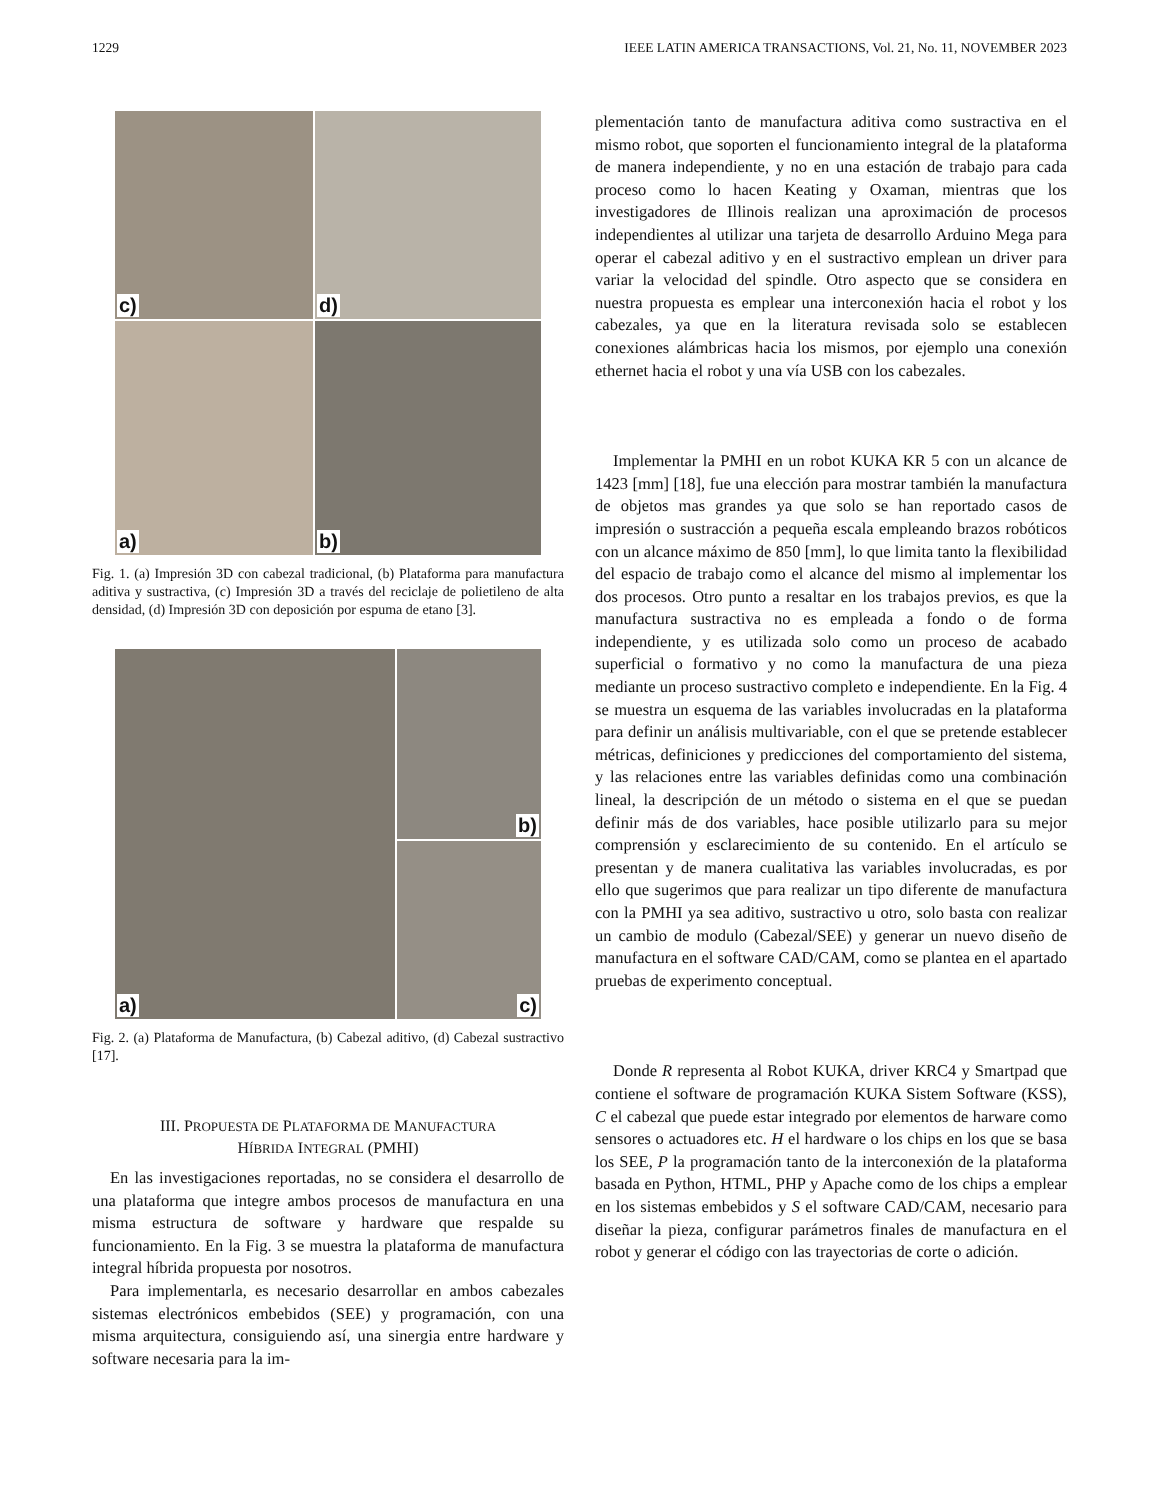1229 IEEE LATIN AMERICA TRANSACTIONS, Vol. 21, No. 11, NOVEMBER 2023
c)
d)
a)
b)
Fig. 1. (a) Impresión 3D con cabezal tradicional, (b) Plataforma para manufactura aditiva y sustractiva, (c) Impresión 3D a través del reciclaje de polietileno de alta densidad, (d) Impresión 3D con deposición por espuma de etano [3].
a)
b)
c)
Fig. 2. (a) Plataforma de Manufactura, (b) Cabezal aditivo, (d) Cabezal sustractivo [17].
III. PROPUESTA DE PLATAFORMA DE MANUFACTURA
HÍBRIDA INTEGRAL (PMHI)
En las investigaciones reportadas, no se considera el desarrollo de una plataforma que integre ambos procesos de manufactura en una misma estructura de software y hardware que respalde su funcionamiento. En la Fig. 3 se muestra la plataforma de manufactura integral híbrida propuesta por nosotros.
Para implementarla, es necesario desarrollar en ambos cabezales sistemas electrónicos embebidos (SEE) y programación, con una misma arquitectura, consiguiendo así, una sinergia entre hardware y software necesaria para la im-
plementación tanto de manufactura aditiva como sustractiva en el mismo robot, que soporten el funcionamiento integral de la plataforma de manera independiente, y no en una estación de trabajo para cada proceso como lo hacen Keating y Oxaman, mientras que los investigadores de Illinois realizan una aproximación de procesos independientes al utilizar una tarjeta de desarrollo Arduino Mega para operar el cabezal aditivo y en el sustractivo emplean un driver para variar la velocidad del spindle. Otro aspecto que se considera en nuestra propuesta es emplear una interconexión hacia el robot y los cabezales, ya que en la literatura revisada solo se establecen conexiones alámbricas hacia los mismos, por ejemplo una conexión ethernet hacia el robot y una vía USB con los cabezales.
Implementar la PMHI en un robot KUKA KR 5 con un alcance de 1423 [mm] [18], fue una elección para mostrar también la manufactura de objetos mas grandes ya que solo se han reportado casos de impresión o sustracción a pequeña escala empleando brazos robóticos con un alcance máximo de 850 [mm], lo que limita tanto la flexibilidad del espacio de trabajo como el alcance del mismo al implementar los dos procesos. Otro punto a resaltar en los trabajos previos, es que la manufactura sustractiva no es empleada a fondo o de forma independiente, y es utilizada solo como un proceso de acabado superficial o formativo y no como la manufactura de una pieza mediante un proceso sustractivo completo e independiente. En la Fig. 4 se muestra un esquema de las variables involucradas en la plataforma para definir un análisis multivariable, con el que se pretende establecer métricas, definiciones y predicciones del comportamiento del sistema, y las relaciones entre las variables definidas como una combinación lineal, la descripción de un método o sistema en el que se puedan definir más de dos variables, hace posible utilizarlo para su mejor comprensión y esclarecimiento de su contenido. En el artículo se presentan y de manera cualitativa las variables involucradas, es por ello que sugerimos que para realizar un tipo diferente de manufactura con la PMHI ya sea aditivo, sustractivo u otro, solo basta con realizar un cambio de modulo (Cabezal/SEE) y generar un nuevo diseño de manufactura en el software CAD/CAM, como se plantea en el apartado pruebas de experimento conceptual.
Donde R representa al Robot KUKA, driver KRC4 y Smartpad que contiene el software de programación KUKA Sistem Software (KSS), C el cabezal que puede estar integrado por elementos de harware como sensores o actuadores etc. H el hardware o los chips en los que se basa los SEE, P la programación tanto de la interconexión de la plataforma basada en Python, HTML, PHP y Apache como de los chips a emplear en los sistemas embebidos y S el software CAD/CAM, necesario para diseñar la pieza, configurar parámetros finales de manufactura en el robot y generar el código con las trayectorias de corte o adición.